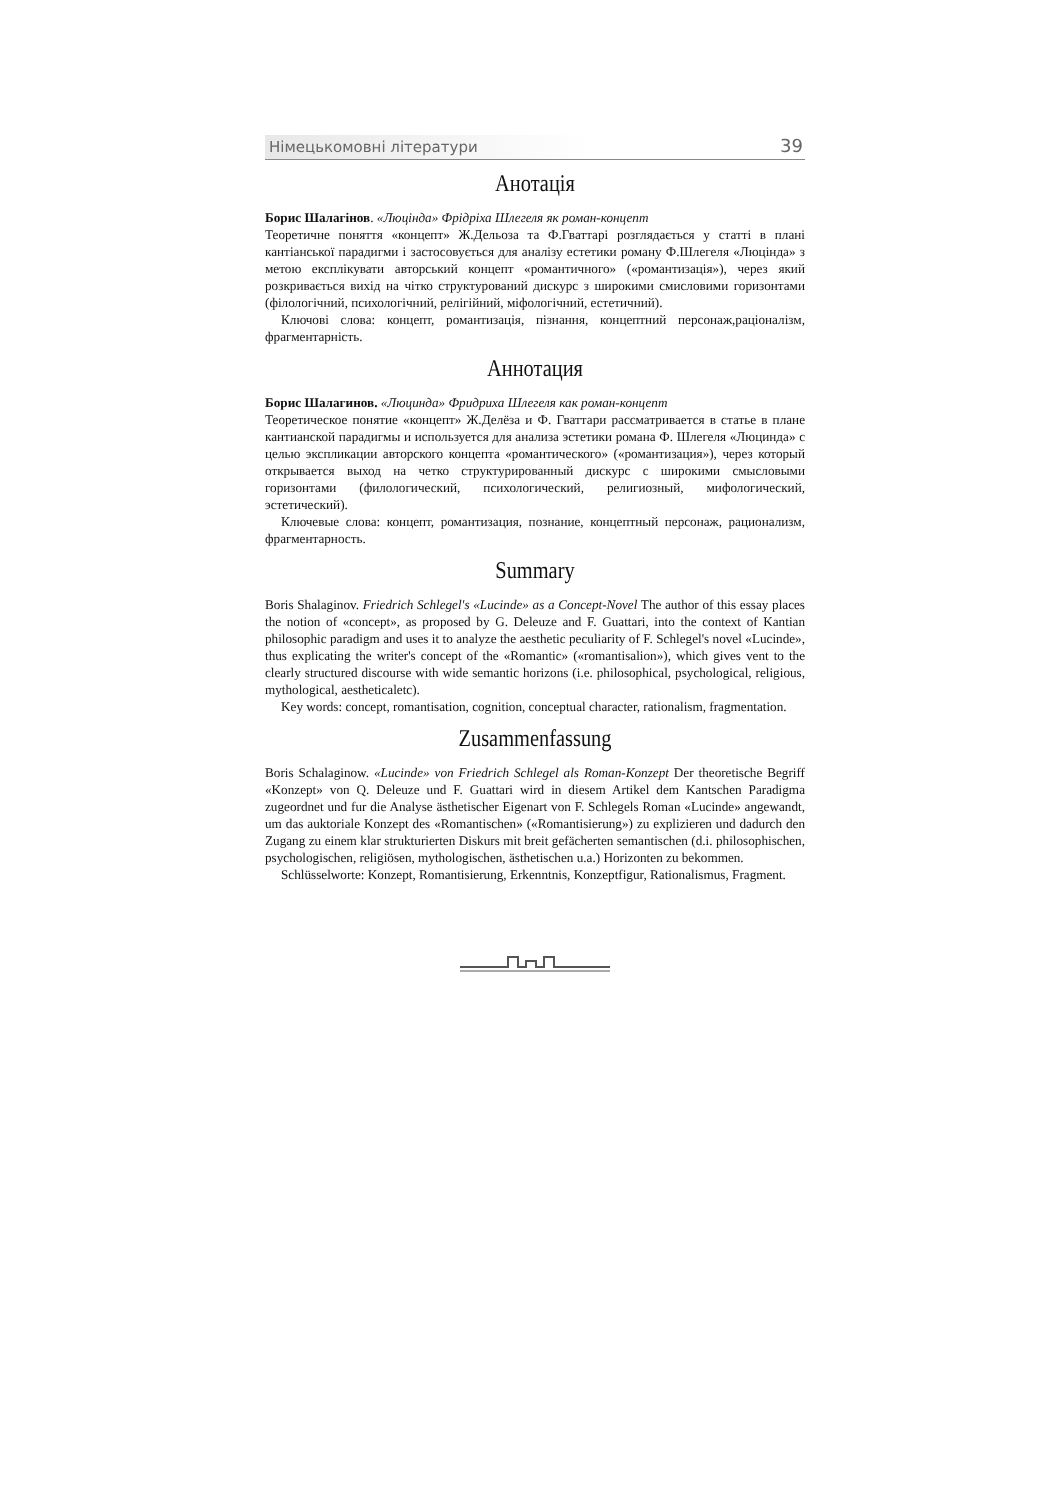Німецькомовні літератури 39
Анотація
Борис Шалагінов. «Люцінда» Фрідріха Шлегеля як роман-концепт
Теоретичне поняття «концепт» Ж.Дельоза та Ф.Гваттарі розглядається у статті в плані кантіанської парадигми і застосовується для аналізу естетики роману Ф.Шлегеля «Люцінда» з метою експлікувати авторський концепт «романтичного» («романтизація»), через який розкривається вихід на чітко структурований дискурс з широкими смисловими горизонтами (філологічний, психологічний, релігійний, міфологічний, естетичний).
Ключові слова: концепт, романтизація, пізнання, концептний персонаж,раціоналізм, фрагментарність.
Аннотация
Борис Шалагинов. «Люцинда» Фридриха Шлегеля как роман-концепт
Теоретическое понятие «концепт» Ж.Делёза и Ф. Гваттари рассматривается в статье в плане кантианской парадигмы и используется для анализа эстетики романа Ф. Шлегеля «Люцинда» с целью экспликации авторского концепта «романтического» («романтизация»), через который открывается выход на четко структурированный дискурс с широкими смысловыми горизонтами (филологический, психологический, религиозный, мифологический, эстетический).
Ключевые слова: концепт, романтизация, познание, концептный персонаж, рационализм, фрагментарность.
Summary
Boris Shalaginov. Friedrich Schlegel's «Lucinde» as a Concept-Novel The author of this essay places the notion of «concept», as proposed by G. Deleuze and F. Guattari, into the context of Kantian philosophic paradigm and uses it to analyze the aesthetic peculiarity of F. Schlegel's novel «Lucinde», thus explicating the writer's concept of the «Romantic» («romantisalion»), which gives vent to the clearly structured discourse with wide semantic horizons (i.e. philosophical, psychological, religious, mythological, aestheticaletc).
Key words: concept, romantisation, cognition, conceptual character, rationalism, fragmentation.
Zusammenfassung
Boris Schalaginow. «Lucinde» von Friedrich Schlegel als Roman-Konzept Der theoretische Begriff «Konzept» von Q. Deleuze und F. Guattari wird in diesem Artikel dem Kantschen Paradigma zugeordnet und fur die Analyse ästhetischer Eigenart von F. Schlegels Roman «Lucinde» angewandt, um das auktoriale Konzept des «Romantischen» («Romantisierung») zu explizieren und dadurch den Zugang zu einem klar strukturierten Diskurs mit breit gefächerten semantischen (d.i. philosophischen, psychologischen, religiösen, mythologischen, ästhetischen u.a.) Horizonten zu bekommen.
Schlüsselworte: Konzept, Romantisierung, Erkenntnis, Konzeptfigur, Rationalismus, Fragment.